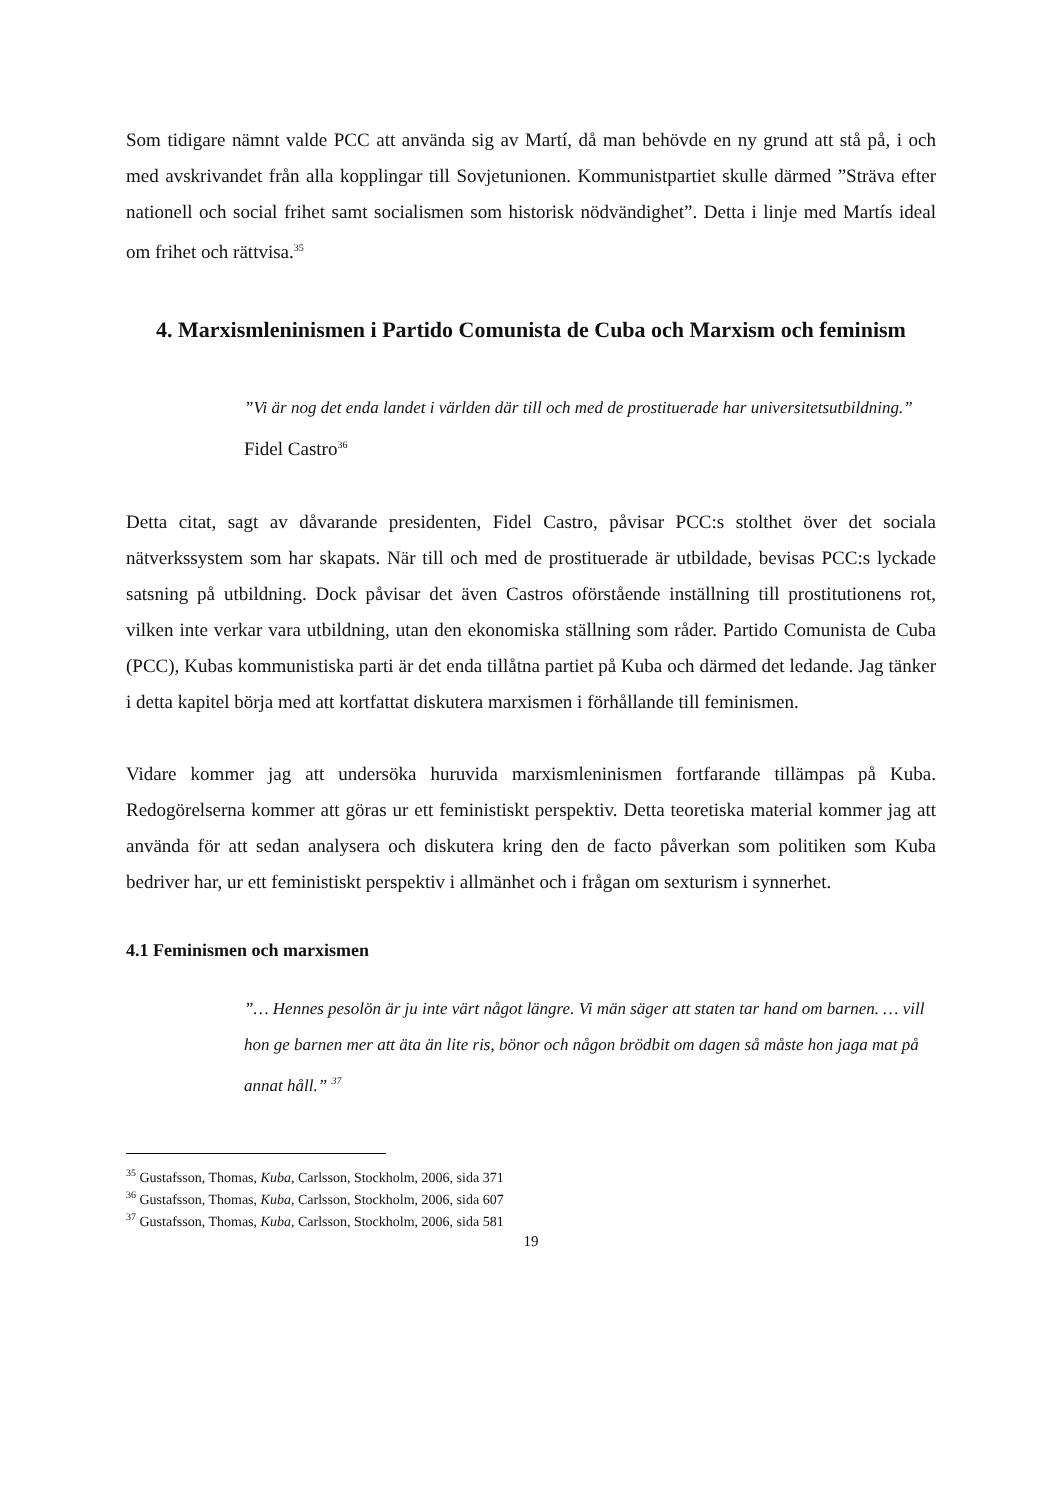Som tidigare nämnt valde PCC att använda sig av Martí, då man behövde en ny grund att stå på, i och med avskrivandet från alla kopplingar till Sovjetunionen. Kommunistpartiet skulle därmed ”Sträva efter nationell och social frihet samt socialismen som historisk nödvändighet”. Detta i linje med Martís ideal om frihet och rättvisa.<sup>35</sup>
4. Marxismleninismen i Partido Comunista de Cuba och Marxism och feminism
”Vi är nog det enda landet i världen där till och med de prostituerade har universitetsutbildning.”
Fidel Castro<sup>36</sup>
Detta citat, sagt av dåvarande presidenten, Fidel Castro, påvisar PCC:s stolthet över det sociala nätverkssystem som har skapats. När till och med de prostituerade är utbildade, bevisas PCC:s lyckade satsning på utbildning. Dock påvisar det även Castros oförstående inställning till prostitutionens rot, vilken inte verkar vara utbildning, utan den ekonomiska ställning som råder. Partido Comunista de Cuba (PCC), Kubas kommunistiska parti är det enda tillåtna partiet på Kuba och därmed det ledande. Jag tänker i detta kapitel börja med att kortfattat diskutera marxismen i förhållande till feminismen.
Vidare kommer jag att undersöka huruvida marxismleninismen fortfarande tillämpas på Kuba. Redogörelserna kommer att göras ur ett feministiskt perspektiv. Detta teoretiska material kommer jag att använda för att sedan analysera och diskutera kring den de facto påverkan som politiken som Kuba bedriver har, ur ett feministiskt perspektiv i allmänhet och i frågan om sexturism i synnerhet.
4.1 Feminismen och marxismen
”… Hennes pesolön är ju inte värt något längre. Vi män säger att staten tar hand om barnen. … vill hon ge barnen mer att äta än lite ris, bönor och någon brödbit om dagen så måste hon jaga mat på annat håll.” <sup>37</sup>
<sup>35</sup> Gustafsson, Thomas, Kuba, Carlsson, Stockholm, 2006, sida 371
<sup>36</sup> Gustafsson, Thomas, Kuba, Carlsson, Stockholm, 2006, sida 607
<sup>37</sup> Gustafsson, Thomas, Kuba, Carlsson, Stockholm, 2006, sida 581
19